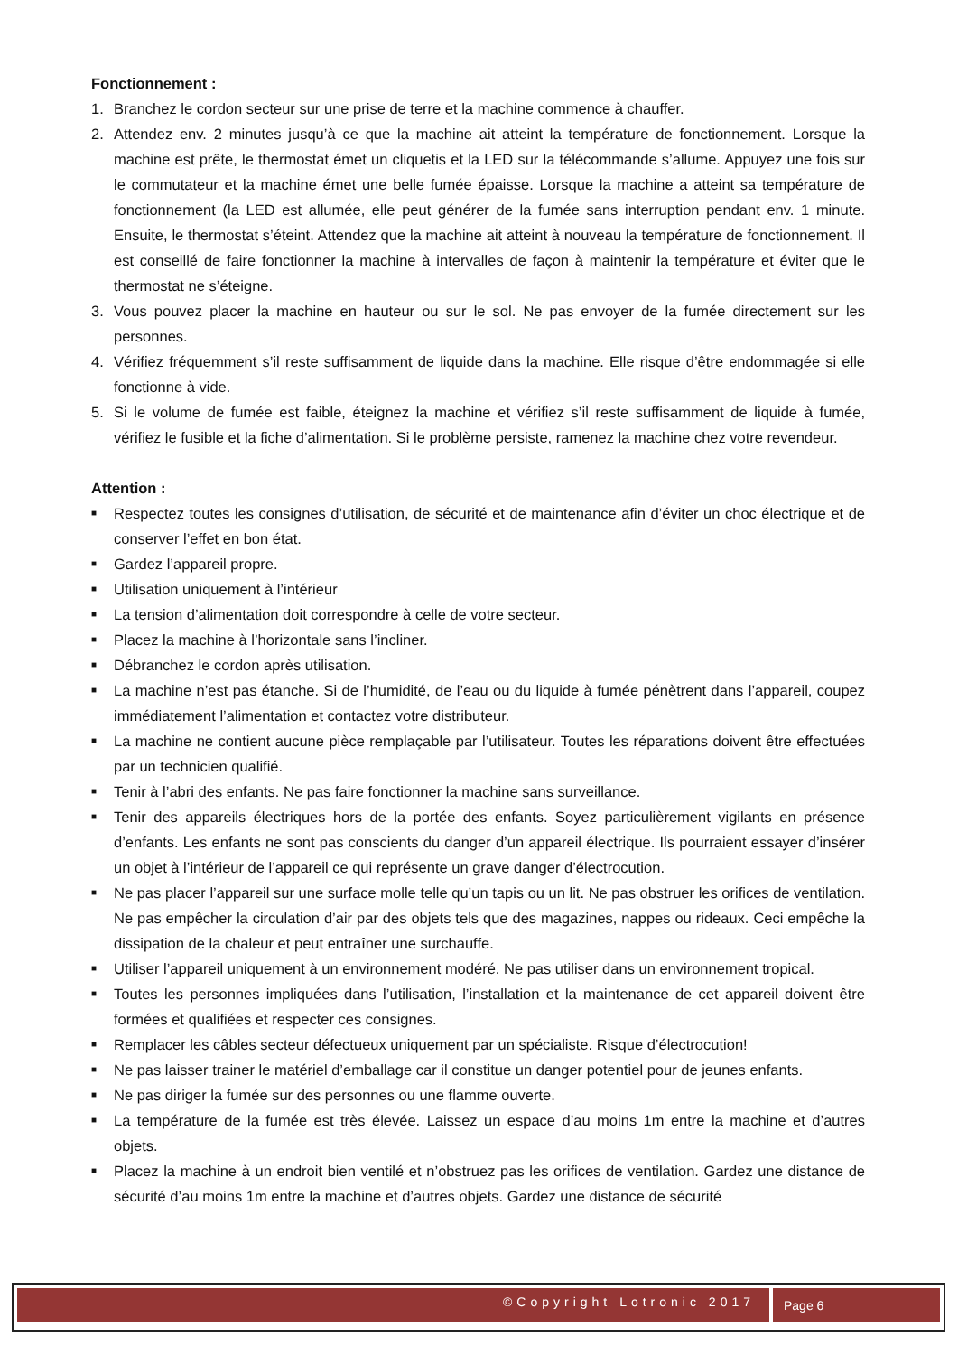Fonctionnement :
1. Branchez le cordon secteur sur une prise de terre et la machine commence à chauffer.
2. Attendez env. 2 minutes jusqu’à ce que la machine ait atteint la température de fonctionnement. Lorsque la machine est prête, le thermostat émet un cliquetis et la LED sur la télécommande s’allume. Appuyez une fois sur le commutateur et la machine émet une belle fumée épaisse. Lorsque la machine a atteint sa température de fonctionnement (la LED est allumée, elle peut générer de la fumée sans interruption pendant env. 1 minute. Ensuite, le thermostat s’éteint. Attendez que la machine ait atteint à nouveau la température de fonctionnement. Il est conseillé de faire fonctionner la machine à intervalles de façon à maintenir la température et éviter que le thermostat ne s’éteigne.
3. Vous pouvez placer la machine en hauteur ou sur le sol. Ne pas envoyer de la fumée directement sur les personnes.
4. Vérifiez fréquemment s’il reste suffisamment de liquide dans la machine. Elle risque d’être endommagée si elle fonctionne à vide.
5. Si le volume de fumée est faible, éteignez la machine et vérifiez s’il reste suffisamment de liquide à fumée, vérifiez le fusible et la fiche d’alimentation. Si le problème persiste, ramenez la machine chez votre revendeur.
Attention :
■ Respectez toutes les consignes d’utilisation, de sécurité et de maintenance afin d’éviter un choc électrique et de conserver l’effet en bon état.
■ Gardez l’appareil propre.
■ Utilisation uniquement à l’intérieur
■ La tension d’alimentation doit correspondre à celle de votre secteur.
■ Placez la machine à l’horizontale sans l’incliner.
■ Débranchez le cordon après utilisation.
■ La machine n’est pas étanche. Si de l’humidité, de l’eau ou du liquide à fumée pénètrent dans l’appareil, coupez immédiatement l’alimentation et contactez votre distributeur.
■ La machine ne contient aucune pièce remplaçable par l’utilisateur. Toutes les réparations doivent être effectuées par un technicien qualifié.
■ Tenir à l’abri des enfants. Ne pas faire fonctionner la machine sans surveillance.
■ Tenir des appareils électriques hors de la portée des enfants. Soyez particulièrement vigilants en présence d’enfants. Les enfants ne sont pas conscients du danger d’un appareil électrique. Ils pourraient essayer d’insérer un objet à l’intérieur de l’appareil ce qui représente un grave danger d’électrocution.
■ Ne pas placer l’appareil sur une surface molle telle qu’un tapis ou un lit. Ne pas obstruer les orifices de ventilation. Ne pas empêcher la circulation d’air par des objets tels que des magazines, nappes ou rideaux. Ceci empêche la dissipation de la chaleur et peut entraîner une surchauffe.
■ Utiliser l’appareil uniquement à un environnement modéré. Ne pas utiliser dans un environnement tropical.
■ Toutes les personnes impliquées dans l’utilisation, l’installation et la maintenance de cet appareil doivent être formées et qualifiées et respecter ces consignes.
■ Remplacer les câbles secteur défectueux uniquement par un spécialiste. Risque d’électrocution!
■ Ne pas laisser trainer le matériel d’emballage car il constitue un danger potentiel pour de jeunes enfants.
■ Ne pas diriger la fumée sur des personnes ou une flamme ouverte.
■ La température de la fumée est très élevée. Laissez un espace d’au moins 1m entre la machine et d’autres objets.
■ Placez la machine à un endroit bien ventilé et n’obstruez pas les orifices de ventilation. Gardez une distance de sécurité d’au moins 1m entre la machine et d’autres objets. Gardez une distance de sécurité
©Copyright Lotronic 2017 Page 6